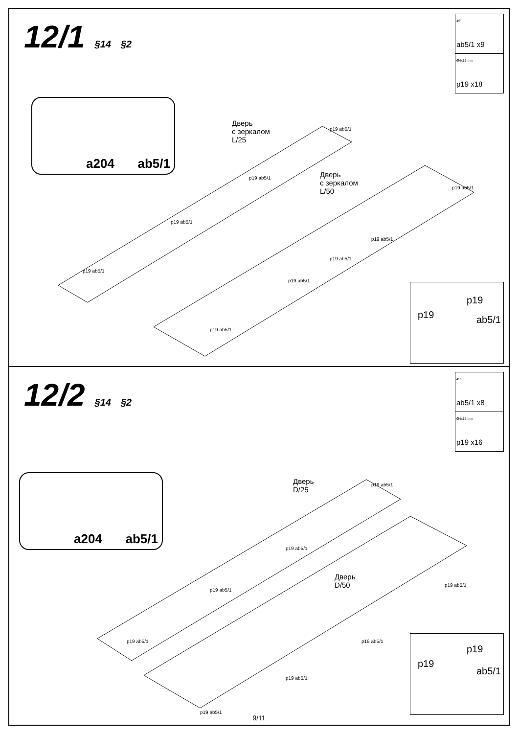12/1 §14 §2
45°
ab5/1 x9
Ø4x16 mm
p19 x18
a204 ab5/1
Дверь
с зеркалом
L/25
Дверь
с зеркалом
L/50
p19 ab5/1
p19 ab5/1
p19 ab5/1
p19 ab5/1
p19 ab5/1
p19 ab5/1
p19 ab5/1
p19 ab5/1
p19 ab5/1
p19
p19 ab5/1
12/2 §14 §2
45°
ab5/1 x8
Ø4x16 mm
p19 x16
a204 ab5/1
Дверь
D/25
Дверь
D/50
p19 ab5/1
p19 ab5/1
p19 ab5/1
p19 ab5/1
p19 ab5/1
p19 ab5/1
p19 ab5/1
p19 ab5/1 p19
p19
ab5/1
9/11